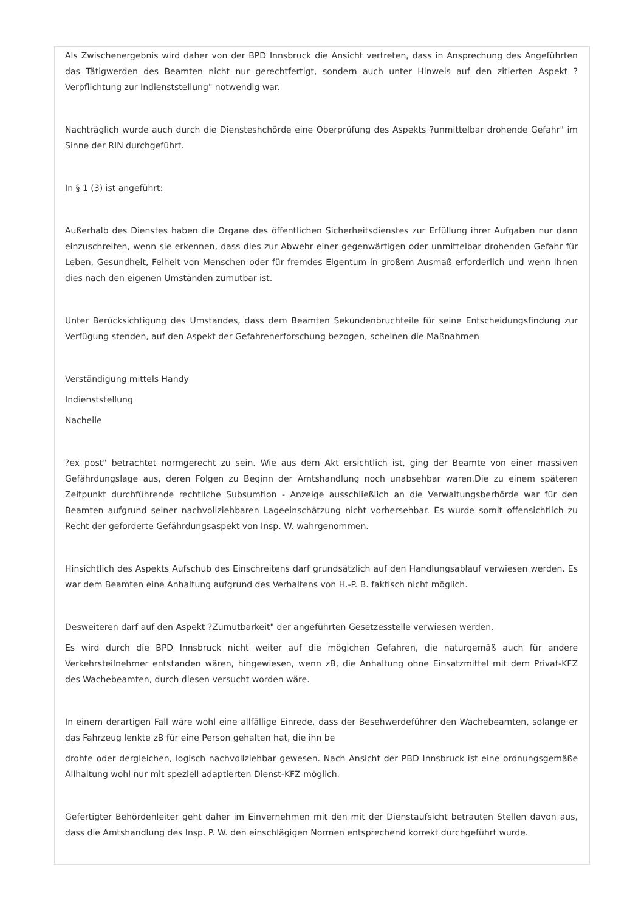Als Zwischenergebnis wird daher von der BPD Innsbruck die Ansicht vertreten, dass in Ansprechung des Angeführten das Tätigwerden des Beamten nicht nur gerechtfertigt, sondern auch unter Hinweis auf den zitierten Aspekt ? Verpflichtung zur Indienststellung" notwendig war.
Nachträglich wurde auch durch die Diensteshchörde eine Oberprüfung des Aspekts ?unmittelbar drohende Gefahr" im Sinne der RIN durchgeführt.
In § 1 (3) ist angeführt:
Außerhalb des Dienstes haben die Organe des öffentlichen Sicherheitsdienstes zur Erfüllung ihrer Aufgaben nur dann einzuschreiten, wenn sie erkennen, dass dies zur Abwehr einer gegenwärtigen oder unmittelbar drohenden Gefahr für Leben, Gesundheit, Feiheit von Menschen oder für fremdes Eigentum in großem Ausmaß erforderlich und wenn ihnen dies nach den eigenen Umständen zumutbar ist.
Unter Berücksichtigung des Umstandes, dass dem Beamten Sekundenbruchteile für seine Entscheidungsfindung zur Verfügung stenden, auf den Aspekt der Gefahrenerforschung bezogen, scheinen die Maßnahmen
Verständigung mittels Handy
Indienststellung
Nacheile
?ex post" betrachtet normgerecht zu sein. Wie aus dem Akt ersichtlich ist, ging der Beamte von einer massiven Gefährdungslage aus, deren Folgen zu Beginn der Amtshandlung noch unabsehbar waren.Die zu einem späteren Zeitpunkt durchführende rechtliche Subsumtion - Anzeige ausschließlich an die Verwaltungsberhörde war für den Beamten aufgrund seiner nachvollziehbaren Lageeinschätzung nicht vorhersehbar. Es wurde somit offensichtlich zu Recht der geforderte Gefährdungsaspekt von Insp. W. wahrgenommen.
Hinsichtlich des Aspekts Aufschub des Einschreitens darf grundsätzlich auf den Handlungsablauf verwiesen werden. Es war dem Beamten eine Anhaltung aufgrund des Verhaltens von H.-P. B. faktisch nicht möglich.
Desweiteren darf auf den Aspekt ?Zumutbarkeit" der angeführten Gesetzesstelle verwiesen werden.
Es wird durch die BPD Innsbruck nicht weiter auf die mögichen Gefahren, die naturgemäß auch für andere Verkehrsteilnehmer entstanden wären, hingewiesen, wenn zB, die Anhaltung ohne Einsatzmittel mit dem Privat-KFZ des Wachebeamten, durch diesen versucht worden wäre.
In einem derartigen Fall wäre wohl eine allfällige Einrede, dass der Besehwerdeführer den Wachebeamten, solange er das Fahrzeug lenkte zB für eine Person gehalten hat, die ihn be
drohte oder dergleichen, logisch nachvollziehbar gewesen. Nach Ansicht der PBD Innsbruck ist eine ordnungsgemäße Allhaltung wohl nur mit speziell adaptierten Dienst-KFZ möglich.
Gefertigter Behördenleiter geht daher im Einvernehmen mit den mit der Dienstaufsicht betrauten Stellen davon aus, dass die Amtshandlung des Insp. P. W. den einschlägigen Normen entsprechend korrekt durchgeführt wurde.